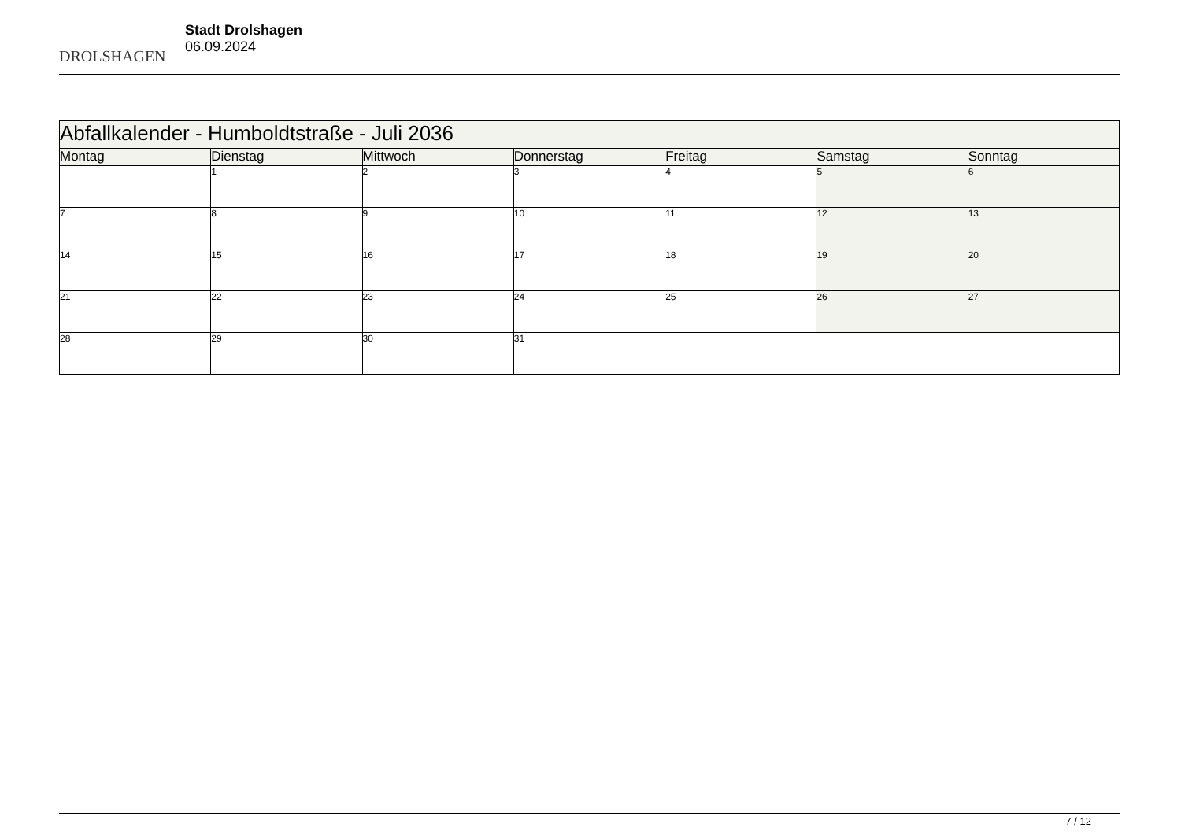DROLSHAGEN
Stadt Drolshagen
06.09.2024
| Abfallkalender - Humboldtstraße - Juli 2036 | | | | | | |
| --- | --- | --- | --- | --- | --- | --- |
| Montag | Dienstag | Mittwoch | Donnerstag | Freitag | Samstag | Sonntag |
| | 1 | 2 | 3 | 4 | 5 | 6 |
| 7 | 8 | 9 | 10 | 11 | 12 | 13 |
| 14 | 15 | 16 | 17 | 18 | 19 | 20 |
| 21 | 22 | 23 | 24 | 25 | 26 | 27 |
| 28 | 29 | 30 | 31 | | | |
7 / 12